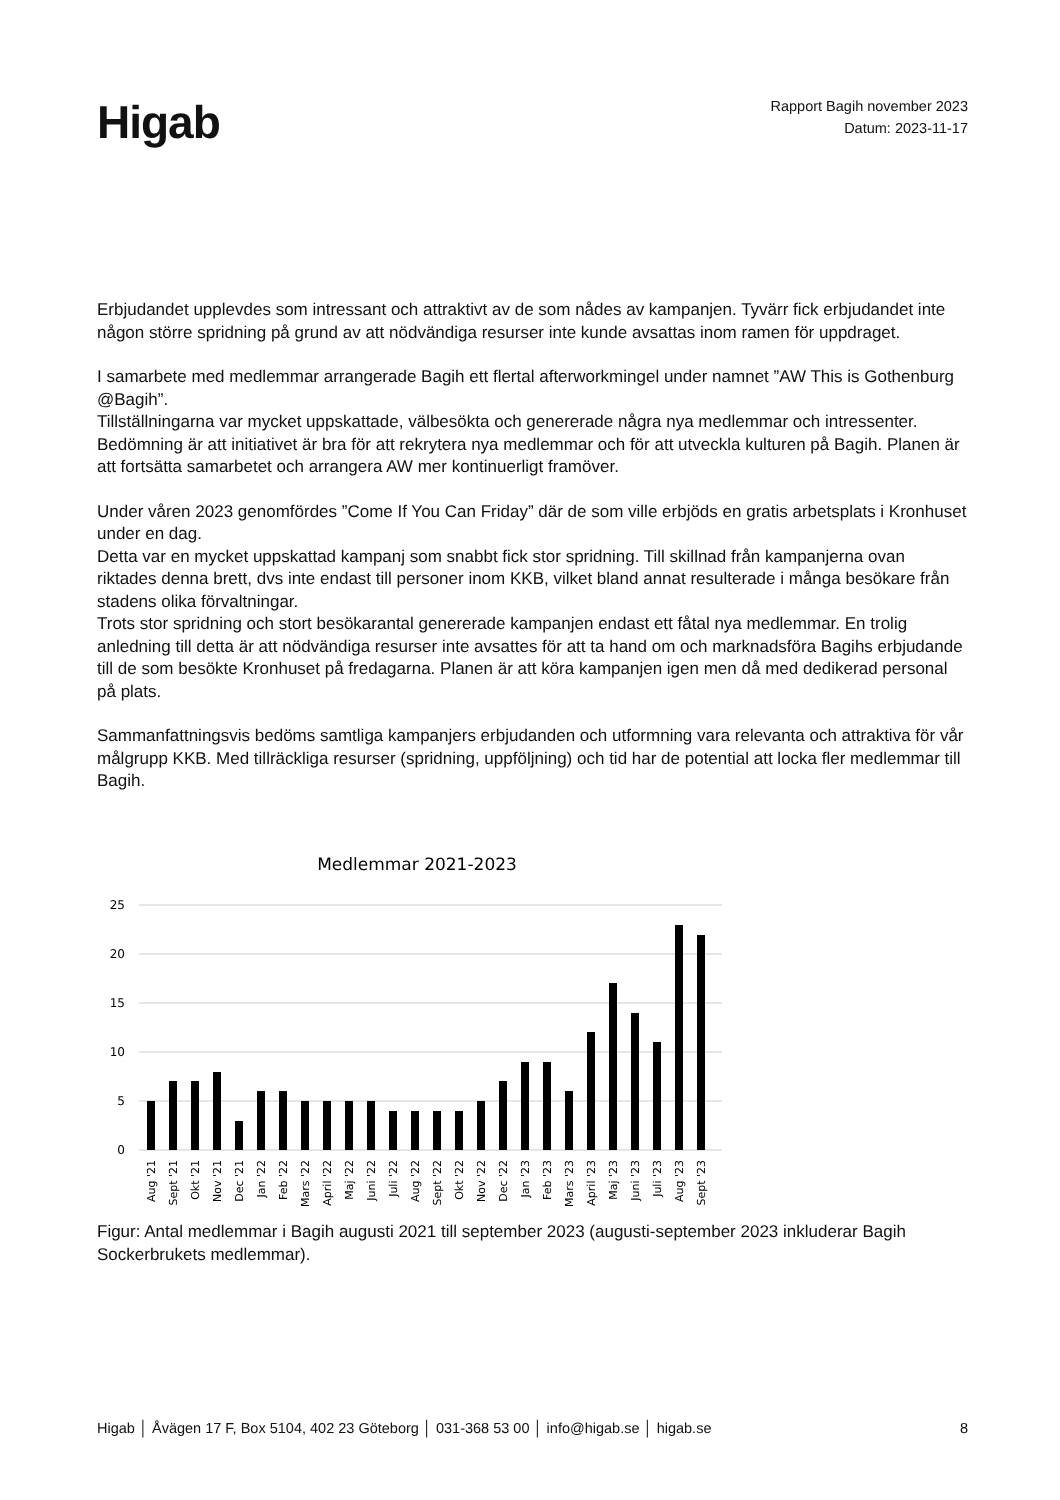Higab
Rapport Bagih november 2023
Datum: 2023-11-17
Erbjudandet upplevdes som intressant och attraktivt av de som nådes av kampanjen. Tyvärr fick erbjudandet inte någon större spridning på grund av att nödvändiga resurser inte kunde avsattas inom ramen för uppdraget.
I samarbete med medlemmar arrangerade Bagih ett flertal afterworkmingel under namnet ”AW This is Gothenburg @Bagih”.
Tillställningarna var mycket uppskattade, välbesökta och genererade några nya medlemmar och intressenter. Bedömning är att initiativet är bra för att rekrytera nya medlemmar och för att utveckla kulturen på Bagih. Planen är att fortsätta samarbetet och arrangera AW mer kontinuerligt framöver.
Under våren 2023 genomfördes ”Come If You Can Friday” där de som ville erbjöds en gratis arbetsplats i Kronhuset under en dag.
Detta var en mycket uppskattad kampanj som snabbt fick stor spridning. Till skillnad från kampanjerna ovan riktades denna brett, dvs inte endast till personer inom KKB, vilket bland annat resulterade i många besökare från stadens olika förvaltningar.
Trots stor spridning och stort besökarantal genererade kampanjen endast ett fåtal nya medlemmar. En trolig anledning till detta är att nödvändiga resurser inte avsattes för att ta hand om och marknadsföra Bagihs erbjudande till de som besökte Kronhuset på fredagarna. Planen är att köra kampanjen igen men då med dedikerad personal på plats.
Sammanfattningsvis bedöms samtliga kampanjers erbjudanden och utformning vara relevanta och attraktiva för vår målgrupp KKB. Med tillräckliga resurser (spridning, uppföljning) och tid har de potential att locka fler medlemmar till Bagih.
Medlemmar 2021-2023
25
20
15
10
5
0
Aug '21
Sept '21
Okt '21
Nov '21
Dec '21
Jan '22
Feb '22
Mars '22
April '22
Maj '22
Juni '22
Juli '22
Aug '22
Sept '22
Okt '22
Nov '22
Dec '22
Jan '23
Feb '23
Mars '23
April '23
Maj '23
Juni '23
Juli '23
Aug '23
Sept '23
Figur: Antal medlemmar i Bagih augusti 2021 till september 2023 (augusti-september 2023 inkluderar Bagih Sockerbrukets medlemmar).
Higab │ Åvägen 17 F, Box 5104, 402 23 Göteborg │ 031-368 53 00 │ info@higab.se │ higab.se 8